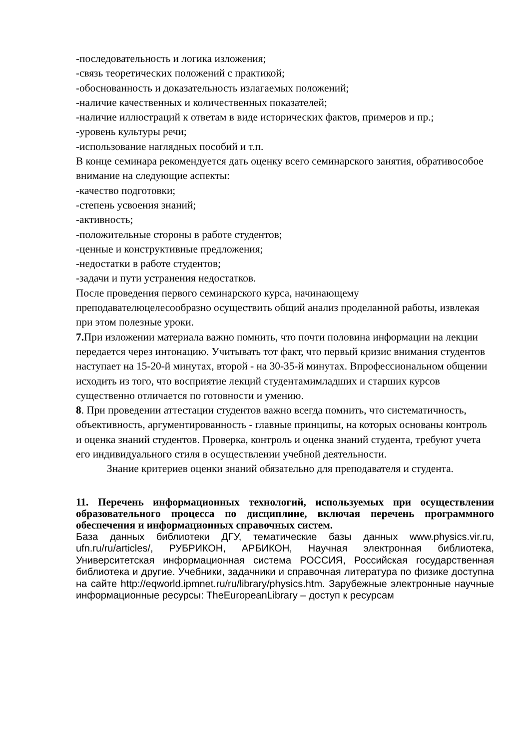-последовательность и логика изложения;
-связь теоретических положений с практикой;
-обоснованность и доказательность излагаемых положений;
-наличие качественных и количественных показателей;
-наличие иллюстраций к ответам в виде исторических фактов, примеров и пр.;
-уровень культуры речи;
-использование наглядных пособий и т.п.
В конце семинара рекомендуется дать оценку всего семинарского занятия, обративособое внимание на следующие аспекты:
-качество подготовки;
-степень усвоения знаний;
-активность;
-положительные стороны в работе студентов;
-ценные и конструктивные предложения;
-недостатки в работе студентов;
-задачи и пути устранения недостатков.
После проведения первого семинарского курса, начинающему преподавателюцелесообразно осуществить общий анализ проделанной работы, извлекая при этом полезные уроки.
7. При изложении материала важно помнить, что почти половина информации на лекции передается через интонацию. Учитывать тот факт, что первый кризис внимания студентов наступает на 15-20-й минутах, второй - на 30-35-й минутах. Впрофессиональном общении исходить из того, что восприятие лекций студентамимладших и старших курсов существенно отличается по готовности и умению.
8. При проведении аттестации студентов важно всегда помнить, что систематичность, объективность, аргументированность - главные принципы, на которых основаны контроль и оценка знаний студентов. Проверка, контроль и оценка знаний студента, требуют учета его индивидуального стиля в осуществлении учебной деятельности.
Знание критериев оценки знаний обязательно для преподавателя и студента.
11. Перечень информационных технологий, используемых при осуществлении образовательного процесса по дисциплине, включая перечень программного обеспечения и информационных справочных систем.
База данных библиотеки ДГУ, тематические базы данных www.physics.vir.ru, ufn.ru/ru/articles/, РУБРИКОН, АРБИКОН, Научная электронная библиотека, Университетская информационная система РОССИЯ, Российская государственная библиотека и другие. Учебники, задачники и справочная литература по физике доступна на сайте http://eqworld.ipmnet.ru/ru/library/physics.htm. Зарубежные электронные научные информационные ресурсы: TheEuropeanLibrary – доступ к ресурсам